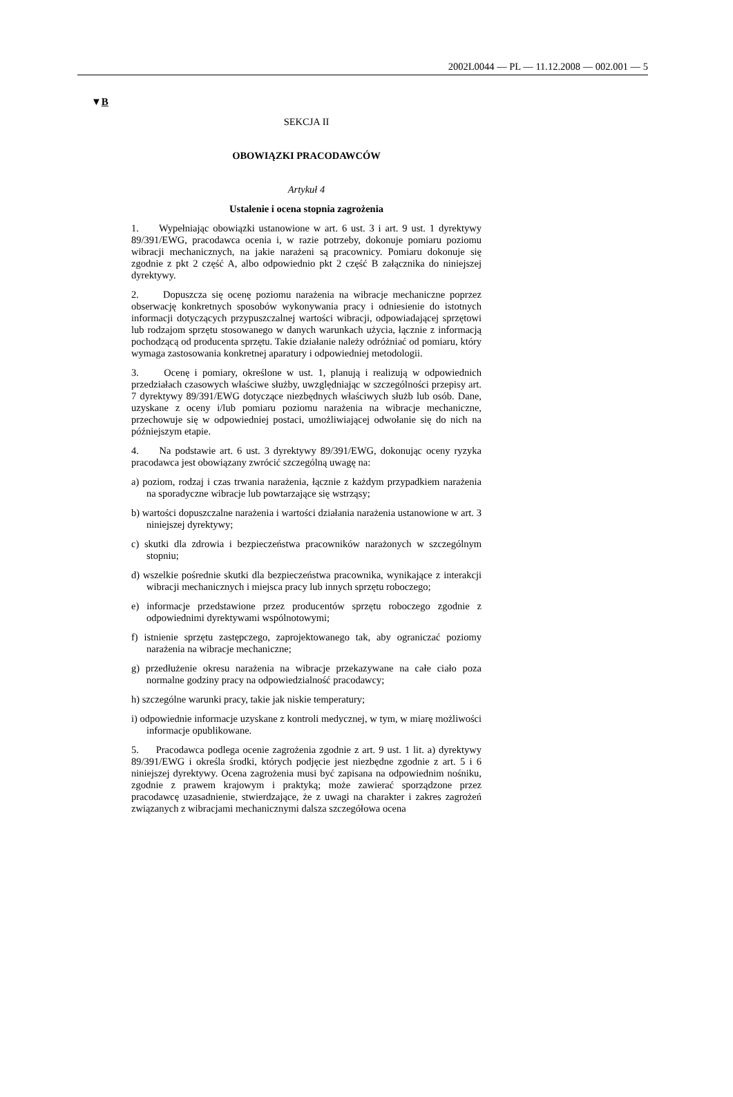2002L0044 — PL — 11.12.2008 — 002.001 — 5
▼B
SEKCJA II
OBOWIĄZKI PRACODAWCÓW
Artykuł 4
Ustalenie i ocena stopnia zagrożenia
1. Wypełniając obowiązki ustanowione w art. 6 ust. 3 i art. 9 ust. 1 dyrektywy 89/391/EWG, pracodawca ocenia i, w razie potrzeby, dokonuje pomiaru poziomu wibracji mechanicznych, na jakie narażeni są pracownicy. Pomiaru dokonuje się zgodnie z pkt 2 część A, albo odpowiednio pkt 2 część B załącznika do niniejszej dyrektywy.
2. Dopuszcza się ocenę poziomu narażenia na wibracje mechaniczne poprzez obserwację konkretnych sposobów wykonywania pracy i odniesienie do istotnych informacji dotyczących przypuszczalnej wartości wibracji, odpowiadającej sprzętowi lub rodzajom sprzętu stosowanego w danych warunkach użycia, łącznie z informacją pochodzącą od producenta sprzętu. Takie działanie należy odróżniać od pomiaru, który wymaga zastosowania konkretnej aparatury i odpowiedniej metodologii.
3. Ocenę i pomiary, określone w ust. 1, planują i realizują w odpowiednich przedziałach czasowych właściwe służby, uwzględniając w szczególności przepisy art. 7 dyrektywy 89/391/EWG dotyczące niezbędnych właściwych służb lub osób. Dane, uzyskane z oceny i/lub pomiaru poziomu narażenia na wibracje mechaniczne, przechowuje się w odpowiedniej postaci, umożliwiającej odwołanie się do nich na późniejszym etapie.
4. Na podstawie art. 6 ust. 3 dyrektywy 89/391/EWG, dokonując oceny ryzyka pracodawca jest obowiązany zwrócić szczególną uwagę na:
a) poziom, rodzaj i czas trwania narażenia, łącznie z każdym przypadkiem narażenia na sporadyczne wibracje lub powtarzające się wstrząsy;
b) wartości dopuszczalne narażenia i wartości działania narażenia ustanowione w art. 3 niniejszej dyrektywy;
c) skutki dla zdrowia i bezpieczeństwa pracowników narażonych w szczególnym stopniu;
d) wszelkie pośrednie skutki dla bezpieczeństwa pracownika, wynikające z interakcji wibracji mechanicznych i miejsca pracy lub innych sprzętu roboczego;
e) informacje przedstawione przez producentów sprzętu roboczego zgodnie z odpowiednimi dyrektywami wspólnotowymi;
f) istnienie sprzętu zastępczego, zaprojektowanego tak, aby ograniczać poziomy narażenia na wibracje mechaniczne;
g) przedłużenie okresu narażenia na wibracje przekazywane na całe ciało poza normalne godziny pracy na odpowiedzialność pracodawcy;
h) szczególne warunki pracy, takie jak niskie temperatury;
i) odpowiednie informacje uzyskane z kontroli medycznej, w tym, w miarę możliwości informacje opublikowane.
5. Pracodawca podlega ocenie zagrożenia zgodnie z art. 9 ust. 1 lit. a) dyrektywy 89/391/EWG i określa środki, których podjęcie jest niezbędne zgodnie z art. 5 i 6 niniejszej dyrektywy. Ocena zagrożenia musi być zapisana na odpowiednim nośniku, zgodnie z prawem krajowym i praktyką; może zawierać sporządzone przez pracodawcę uzasadnienie, stwierdzające, że z uwagi na charakter i zakres zagrożeń związanych z wibracjami mechanicznymi dalsza szczegółowa ocena